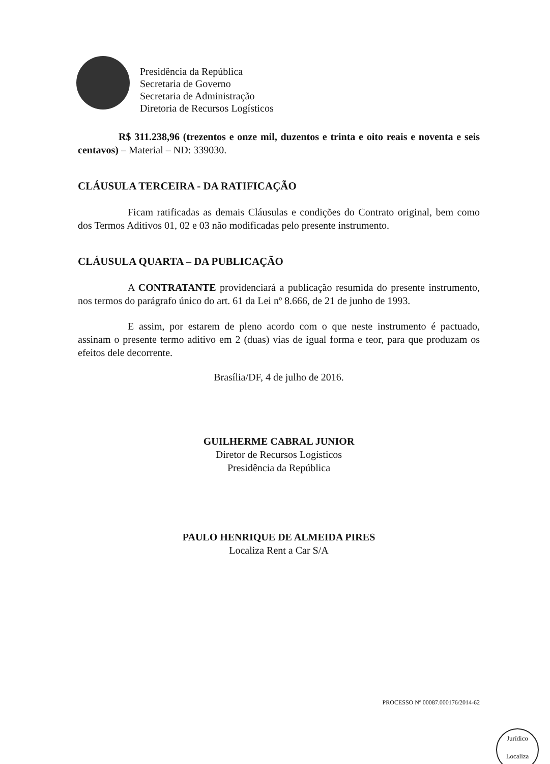Presidência da República
Secretaria de Governo
Secretaria de Administração
Diretoria de Recursos Logísticos
R$ 311.238,96 (trezentos e onze mil, duzentos e trinta e oito reais e noventa e seis centavos) – Material – ND: 339030.
CLÁUSULA TERCEIRA - DA RATIFICAÇÃO
Ficam ratificadas as demais Cláusulas e condições do Contrato original, bem como dos Termos Aditivos 01, 02 e 03 não modificadas pelo presente instrumento.
CLÁUSULA QUARTA – DA PUBLICAÇÃO
A CONTRATANTE providenciará a publicação resumida do presente instrumento, nos termos do parágrafo único do art. 61 da Lei nº 8.666, de 21 de junho de 1993.
E assim, por estarem de pleno acordo com o que neste instrumento é pactuado, assinam o presente termo aditivo em 2 (duas) vias de igual forma e teor, para que produzam os efeitos dele decorrente.
Brasília/DF, 4 de julho de 2016.
GUILHERME CABRAL JUNIOR
Diretor de Recursos Logísticos
Presidência da República
PAULO HENRIQUE DE ALMEIDA PIRES
Localiza Rent a Car S/A
PROCESSO Nº 00087.000176/2014-62
Jurídico
Localiza